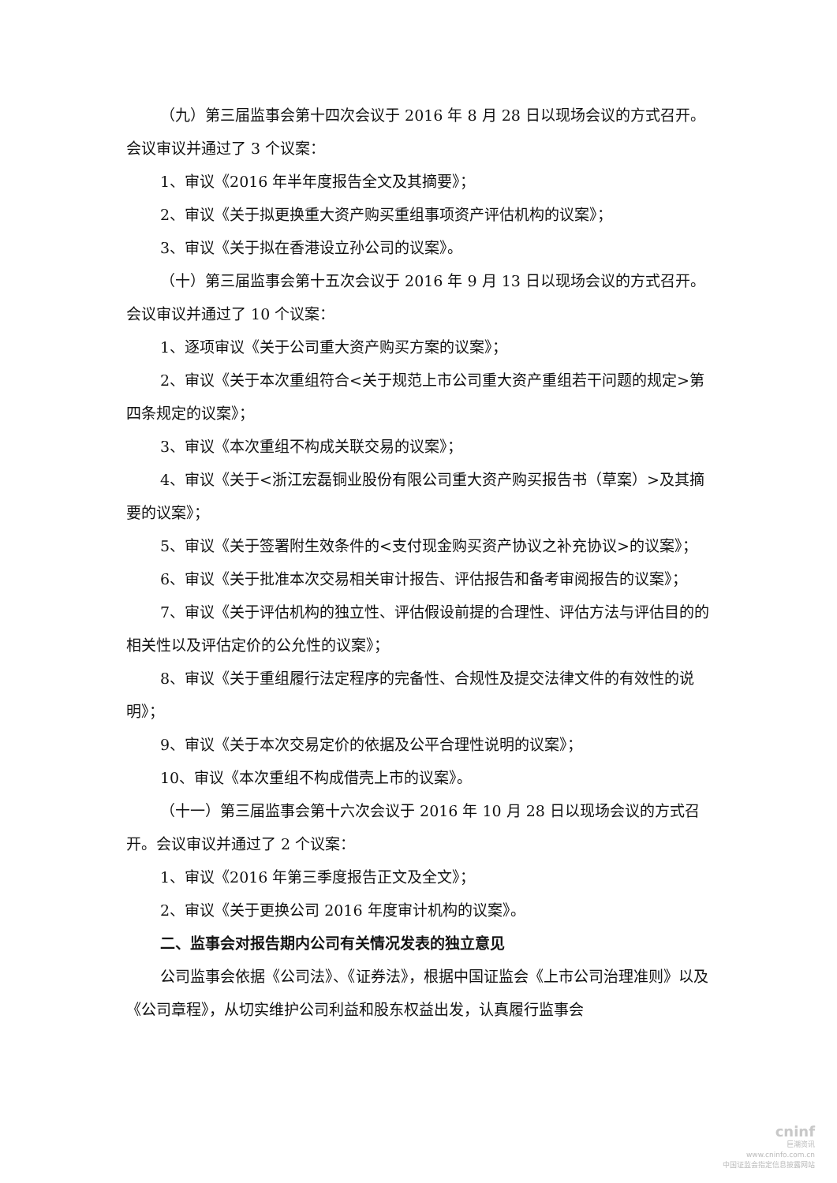（九）第三届监事会第十四次会议于 2016 年 8 月 28 日以现场会议的方式召开。会议审议并通过了 3 个议案：
1、审议《2016 年半年度报告全文及其摘要》；
2、审议《关于拟更换重大资产购买重组事项资产评估机构的议案》；
3、审议《关于拟在香港设立孙公司的议案》。
（十）第三届监事会第十五次会议于 2016 年 9 月 13 日以现场会议的方式召开。会议审议并通过了 10 个议案：
1、逐项审议《关于公司重大资产购买方案的议案》；
2、审议《关于本次重组符合<关于规范上市公司重大资产重组若干问题的规定>第四条规定的议案》；
3、审议《本次重组不构成关联交易的议案》；
4、审议《关于<浙江宏磊铜业股份有限公司重大资产购买报告书（草案）>及其摘要的议案》；
5、审议《关于签署附生效条件的<支付现金购买资产协议之补充协议>的议案》；
6、审议《关于批准本次交易相关审计报告、评估报告和备考审阅报告的议案》；
7、审议《关于评估机构的独立性、评估假设前提的合理性、评估方法与评估目的的相关性以及评估定价的公允性的议案》；
8、审议《关于重组履行法定程序的完备性、合规性及提交法律文件的有效性的说明》；
9、审议《关于本次交易定价的依据及公平合理性说明的议案》；
10、审议《本次重组不构成借壳上市的议案》。
（十一）第三届监事会第十六次会议于 2016 年 10 月 28 日以现场会议的方式召开。会议审议并通过了 2 个议案：
1、审议《2016 年第三季度报告正文及全文》；
2、审议《关于更换公司 2016 年度审计机构的议案》。
二、监事会对报告期内公司有关情况发表的独立意见
公司监事会依据《公司法》、《证券法》，根据中国证监会《上市公司治理准则》以及《公司章程》，从切实维护公司利益和股东权益出发，认真履行监事会
cninf
巨潮资讯
www.cninfo.com.cn
中国证监会指定信息披露网站